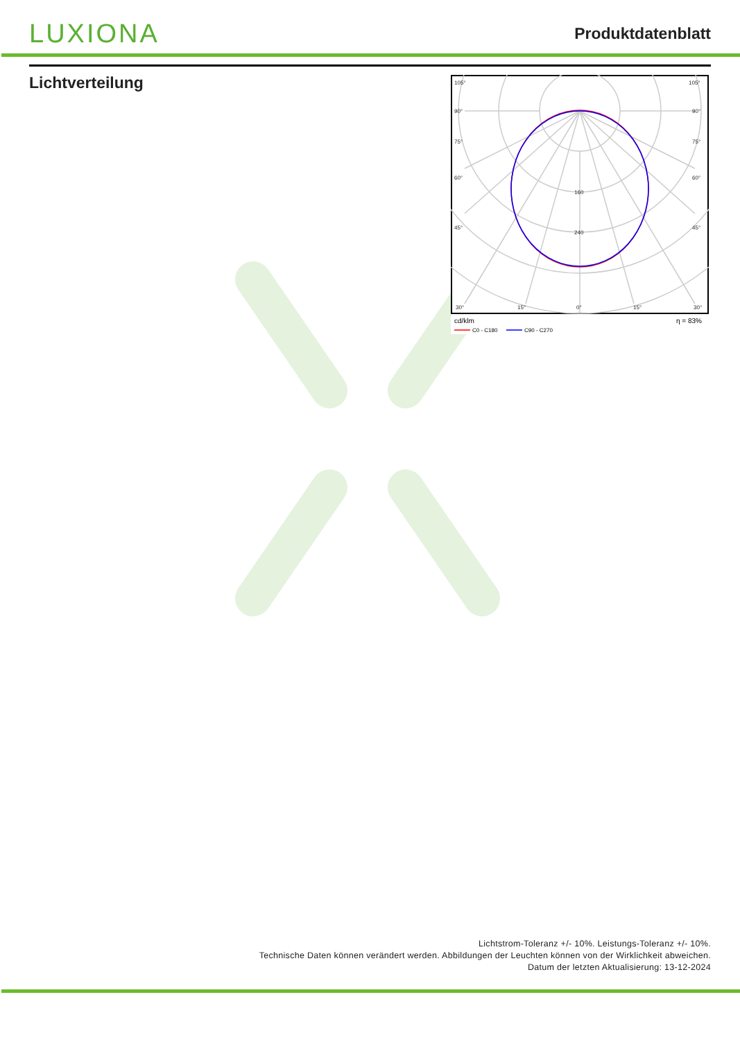LUXIONA
Produktdatenblatt
Lichtverteilung
105°
105°
90°
90°
75°
75°
60°
60°
45°
45°
30°
15°
0°
15°
30°
160
240
cd/klm
η = 83%
C0 - C180
C90 - C270
Lichtstrom-Toleranz +/- 10%. Leistungs-Toleranz +/- 10%.
Technische Daten können verändert werden. Abbildungen der Leuchten können von der Wirklichkeit abweichen.
Datum der letzten Aktualisierung: 13-12-2024